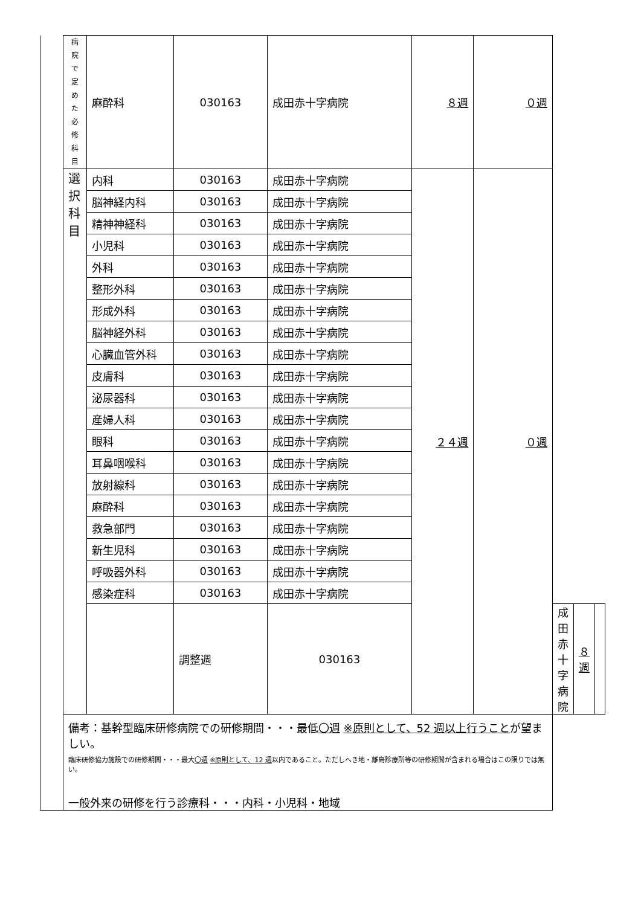| | 病院で 定めた 必修 科目 | 麻酔科 | 030163 | 成田赤十字病院 | ８週 | ０週 | | | |
| | 選択 科目 | 内科 | 030163 | 成田赤十字病院 | ２４週 | ０週 | | | |
| | | 脳神経内科 | 030163 | 成田赤十字病院 | | | | | |
| | | 精神神経科 | 030163 | 成田赤十字病院 | | | | | |
| | | 小児科 | 030163 | 成田赤十字病院 | | | | | |
| | | 外科 | 030163 | 成田赤十字病院 | | | | | |
| | | 整形外科 | 030163 | 成田赤十字病院 | | | | | |
| | | 形成外科 | 030163 | 成田赤十字病院 | | | | | |
| | | 脳神経外科 | 030163 | 成田赤十字病院 | | | | | |
| | | 心臓血管外科 | 030163 | 成田赤十字病院 | | | | | |
| | | 皮膚科 | 030163 | 成田赤十字病院 | | | | | |
| | | 泌尿器科 | 030163 | 成田赤十字病院 | | | | | |
| | | 産婦人科 | 030163 | 成田赤十字病院 | | | | | |
| | | 眼科 | 030163 | 成田赤十字病院 | | | | | |
| | | 耳鼻咽喉科 | 030163 | 成田赤十字病院 | | | | | |
| | | 放射線科 | 030163 | 成田赤十字病院 | | | | | |
| | | 麻酔科 | 030163 | 成田赤十字病院 | | | | | |
| | | 救急部門 | 030163 | 成田赤十字病院 | | | | | |
| | | 新生児科 | 030163 | 成田赤十字病院 | | | | | |
| | | 呼吸器外科 | 030163 | 成田赤十字病院 | | | | | |
| | | 感染症科 | 030163 | 成田赤十字病院 | | | | | |
| | | | 調整週 | 030163 | | | 成田赤十字病院 | ８週 | |
| | 備考：基幹型臨床研修病院での研修期間・・・最低 〇週 ※原則として、52 週以上行うこと が望ましい。 臨床研修協力施設での研修期間・・・最大 〇週 ※原則として、12 週 以内であること。ただしへき地・離島診療所等の研修期間が含まれる場合はこの限りでは無い。 一般外来の研修を行う診療科・・・内科・小児科・地域 | | | | | | | | |